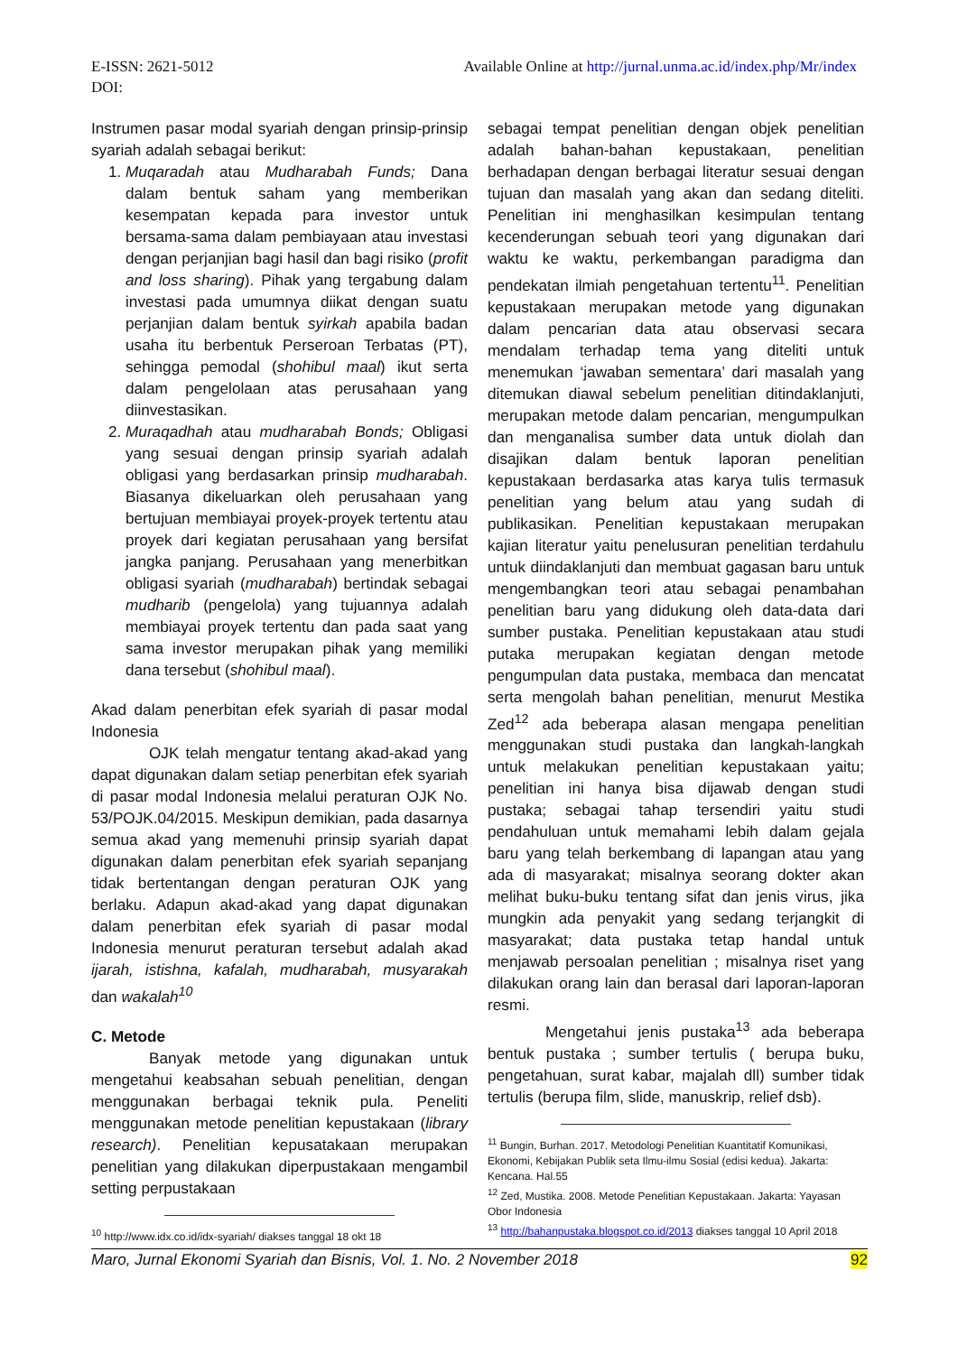Available Online at http://jurnal.unma.ac.id/index.php/Mr/index E-ISSN: 2621-5012
DOI:
Instrumen pasar modal syariah dengan prinsip-prinsip syariah adalah sebagai berikut:
1. Muqaradah atau Mudharabah Funds; Dana dalam bentuk saham yang memberikan kesempatan kepada para investor untuk bersama-sama dalam pembiayaan atau investasi dengan perjanjian bagi hasil dan bagi risiko (profit and loss sharing). Pihak yang tergabung dalam investasi pada umumnya diikat dengan suatu perjanjian dalam bentuk syirkah apabila badan usaha itu berbentuk Perseroan Terbatas (PT), sehingga pemodal (shohibul maal) ikut serta dalam pengelolaan atas perusahaan yang diinvestasikan.
2. Muraqadhah atau mudharabah Bonds; Obligasi yang sesuai dengan prinsip syariah adalah obligasi yang berdasarkan prinsip mudharabah. Biasanya dikeluarkan oleh perusahaan yang bertujuan membiayai proyek-proyek tertentu atau proyek dari kegiatan perusahaan yang bersifat jangka panjang. Perusahaan yang menerbitkan obligasi syariah (mudharabah) bertindak sebagai mudharib (pengelola) yang tujuannya adalah membiayai proyek tertentu dan pada saat yang sama investor merupakan pihak yang memiliki dana tersebut (shohibul maal).
Akad dalam penerbitan efek syariah di pasar modal Indonesia
OJK telah mengatur tentang akad-akad yang dapat digunakan dalam setiap penerbitan efek syariah di pasar modal Indonesia melalui peraturan OJK No. 53/POJK.04/2015. Meskipun demikian, pada dasarnya semua akad yang memenuhi prinsip syariah dapat digunakan dalam penerbitan efek syariah sepanjang tidak bertentangan dengan peraturan OJK yang berlaku. Adapun akad-akad yang dapat digunakan dalam penerbitan efek syariah di pasar modal Indonesia menurut peraturan tersebut adalah akad ijarah, istishna, kafalah, mudharabah, musyarakah dan wakalah<sup>10</sup>
C. Metode
Banyak metode yang digunakan untuk mengetahui keabsahan sebuah penelitian, dengan menggunakan berbagai teknik pula. Peneliti menggunakan metode penelitian kepustakaan (library research). Penelitian kepusatakaan merupakan penelitian yang dilakukan diperpustakaan mengambil setting perpustakaan
<sup>10</sup> http://www.idx.co.id/idx-syariah/ diakses tanggal 18 okt 18
sebagai tempat penelitian dengan objek penelitian adalah bahan-bahan kepustakaan, penelitian berhadapan dengan berbagai literatur sesuai dengan tujuan dan masalah yang akan dan sedang diteliti. Penelitian ini menghasilkan kesimpulan tentang kecenderungan sebuah teori yang digunakan dari waktu ke waktu, perkembangan paradigma dan pendekatan ilmiah pengetahuan tertentu<sup>11</sup>. Penelitian kepustakaan merupakan metode yang digunakan dalam pencarian data atau observasi secara mendalam terhadap tema yang diteliti untuk menemukan ‘jawaban sementara’ dari masalah yang ditemukan diawal sebelum penelitian ditindaklanjuti, merupakan metode dalam pencarian, mengumpulkan dan menganalisa sumber data untuk diolah dan disajikan dalam bentuk laporan penelitian kepustakaan berdasarka atas karya tulis termasuk penelitian yang belum atau yang sudah di publikasikan. Penelitian kepustakaan merupakan kajian literatur yaitu penelusuran penelitian terdahulu untuk diindaklanjuti dan membuat gagasan baru untuk mengembangkan teori atau sebagai penambahan penelitian baru yang didukung oleh data-data dari sumber pustaka. Penelitian kepustakaan atau studi putaka merupakan kegiatan dengan metode pengumpulan data pustaka, membaca dan mencatat serta mengolah bahan penelitian, menurut Mestika Zed<sup>12</sup> ada beberapa alasan mengapa penelitian menggunakan studi pustaka dan langkah-langkah untuk melakukan penelitian kepustakaan yaitu; penelitian ini hanya bisa dijawab dengan studi pustaka; sebagai tahap tersendiri yaitu studi pendahuluan untuk memahami lebih dalam gejala baru yang telah berkembang di lapangan atau yang ada di masyarakat; misalnya seorang dokter akan melihat buku-buku tentang sifat dan jenis virus, jika mungkin ada penyakit yang sedang terjangkit di masyarakat; data pustaka tetap handal untuk menjawab persoalan penelitian ; misalnya riset yang dilakukan orang lain dan berasal dari laporan-laporan resmi.
Mengetahui jenis pustaka<sup>13</sup> ada beberapa bentuk pustaka ; sumber tertulis ( berupa buku, pengetahuan, surat kabar, majalah dll) sumber tidak tertulis (berupa film, slide, manuskrip, relief dsb).
<sup>11</sup> Bungin, Burhan. 2017. Metodologi Penelitian Kuantitatif Komunikasi, Ekonomi, Kebijakan Publik seta Ilmu-ilmu Sosial (edisi kedua). Jakarta: Kencana. Hal.55
<sup>12</sup> Zed, Mustika. 2008. Metode Penelitian Kepustakaan. Jakarta: Yayasan Obor Indonesia
<sup>13</sup> http://bahanpustaka.blogspot.co.id/2013 diakses tanggal 10 April 2018
92 Maro, Jurnal Ekonomi Syariah dan Bisnis, Vol. 1. No. 2 November 2018